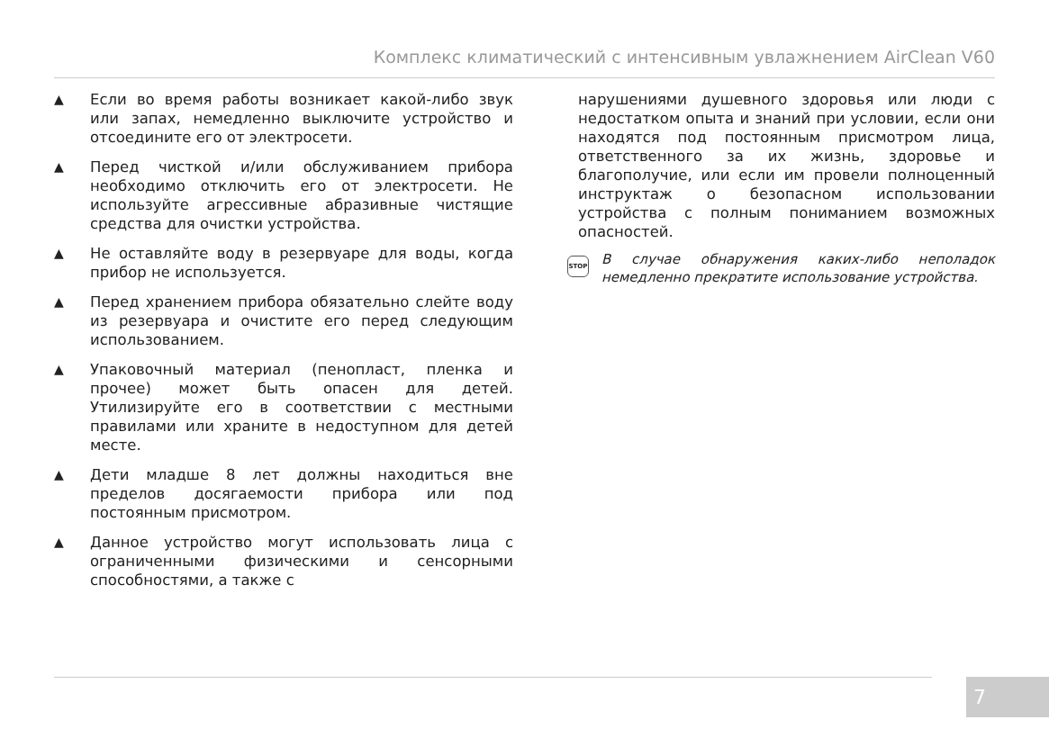Комплекс климатический с интенсивным увлажнением AirClean V60
▲ Если во время работы возникает какой-либо звук или запах, немедленно выключите устройство и отсоедините его от электросети.
▲ Перед чисткой и/или обслуживанием прибора необходимо отключить его от электросети. Не используйте агрессивные абразивные чистящие средства для очистки устройства.
▲ Не оставляйте воду в резервуаре для воды, когда прибор не используется.
▲ Перед хранением прибора обязательно слейте воду из резервуара и очистите его перед следующим использованием.
▲ Упаковочный материал (пенопласт, пленка и прочее) может быть опасен для детей. Утилизируйте его в соответствии с местными правилами или храните в недоступном для детей месте.
▲ Дети младше 8 лет должны находиться вне пределов досягаемости прибора или под постоянным присмотром.
▲ Данное устройство могут использовать лица с ограниченными физическими и сенсорными способностями, а также с
нарушениями душевного здоровья или люди с недостатком опыта и знаний при условии, если они находятся под постоянным присмотром лица, ответственного за их жизнь, здоровье и благополучие, или если им провели полноценный инструктаж о безопасном использовании устройства с полным пониманием возможных опасностей.
STOP В случае обнаружения каких-либо неполадок немедленно прекратите использование устройства.
7